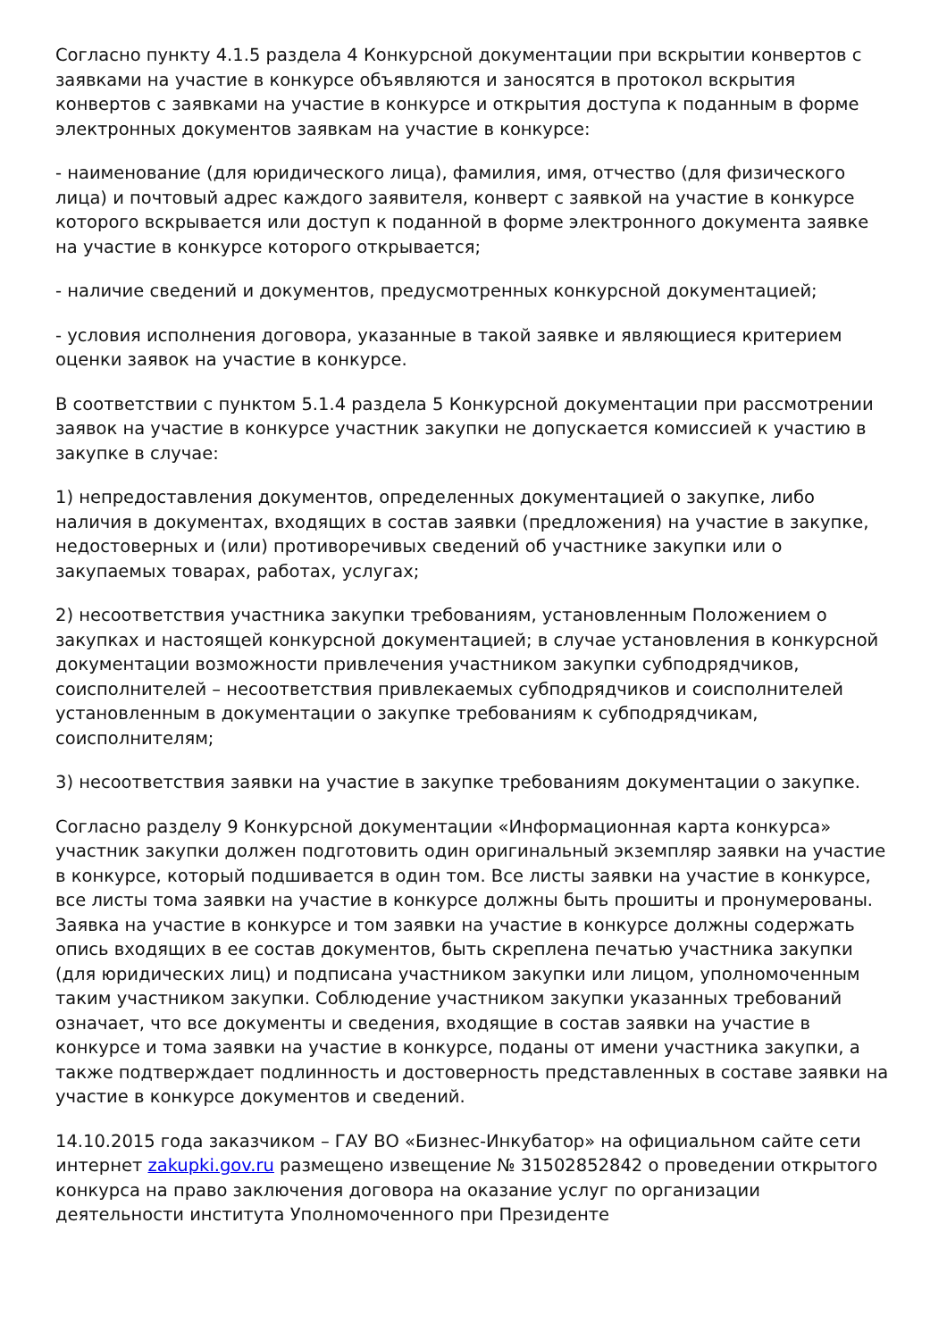Согласно пункту 4.1.5 раздела 4 Конкурсной документации при вскрытии конвертов с заявками на участие в конкурсе объявляются и заносятся в протокол вскрытия конвертов с заявками на участие в конкурсе и открытия доступа к поданным в форме электронных документов заявкам на участие в конкурсе:
- наименование (для юридического лица), фамилия, имя, отчество (для физического лица) и почтовый адрес каждого заявителя, конверт с заявкой на участие в конкурсе которого вскрывается или доступ к поданной в форме электронного документа заявке на участие в конкурсе которого открывается;
- наличие сведений и документов, предусмотренных конкурсной документацией;
- условия исполнения договора, указанные в такой заявке и являющиеся критерием оценки заявок на участие в конкурсе.
В соответствии с пунктом 5.1.4 раздела 5 Конкурсной документации при рассмотрении заявок на участие в конкурсе участник закупки не допускается комиссией к участию в закупке в случае:
1) непредоставления документов, определенных документацией о закупке, либо наличия в документах, входящих в состав заявки (предложения) на участие в закупке, недостоверных и (или) противоречивых сведений об участнике закупки или о закупаемых товарах, работах, услугах;
2) несоответствия участника закупки требованиям, установленным Положением о закупках и настоящей конкурсной документацией; в случае установления в конкурсной документации возможности привлечения участником закупки субподрядчиков, соисполнителей – несоответствия привлекаемых субподрядчиков и соисполнителей установленным в документации о закупке требованиям к субподрядчикам, соисполнителям;
3) несоответствия заявки на участие в закупке требованиям документации о закупке.
Согласно разделу 9 Конкурсной документации «Информационная карта конкурса» участник закупки должен подготовить один оригинальный экземпляр заявки на участие в конкурсе, который подшивается в один том. Все листы заявки на участие в конкурсе, все листы тома заявки на участие в конкурсе должны быть прошиты и пронумерованы. Заявка на участие в конкурсе и том заявки на участие в конкурсе должны содержать опись входящих в ее состав документов, быть скреплена печатью участника закупки (для юридических лиц) и подписана участником закупки или лицом, уполномоченным таким участником закупки. Соблюдение участником закупки указанных требований означает, что все документы и сведения, входящие в состав заявки на участие в конкурсе и тома заявки на участие в конкурсе, поданы от имени участника закупки, а также подтверждает подлинность и достоверность представленных в составе заявки на участие в конкурсе документов и сведений.
14.10.2015 года заказчиком – ГАУ ВО «Бизнес-Инкубатор» на официальном сайте сети интернет zakupki.gov.ru размещено извещение № 31502852842 о проведении открытого конкурса на право заключения договора на оказание услуг по организации деятельности института Уполномоченного при Президенте